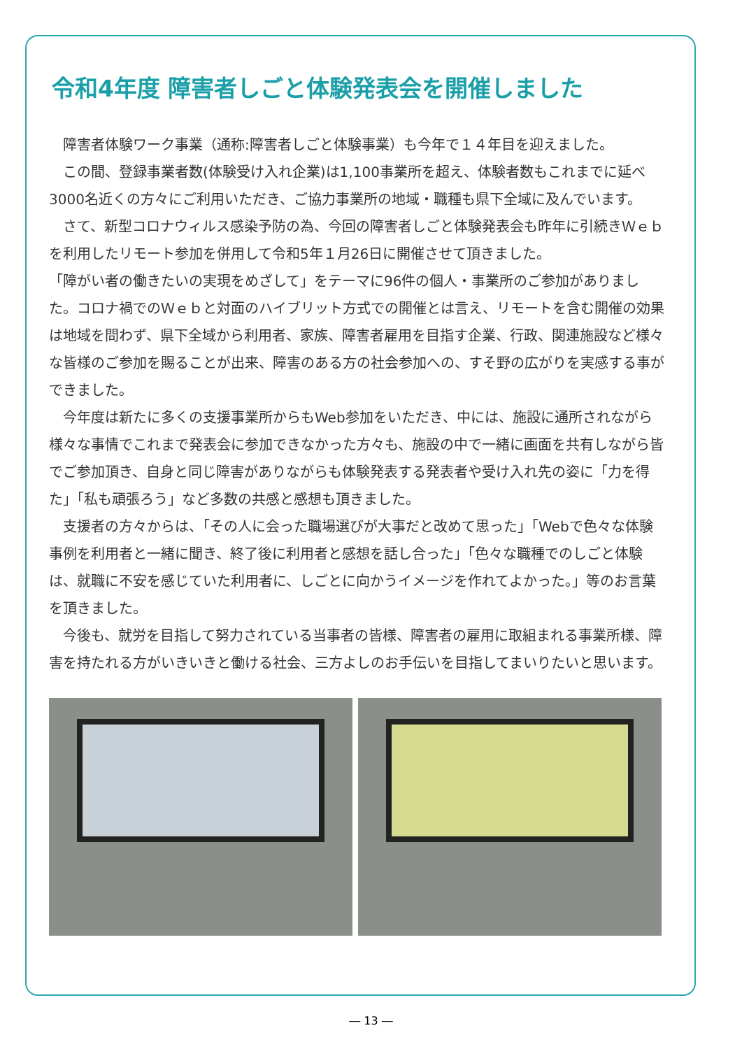令和4年度 障害者しごと体験発表会を開催しました
障害者体験ワーク事業（通称:障害者しごと体験事業）も今年で１４年目を迎えました。
この間、登録事業者数(体験受け入れ企業)は1,100事業所を超え、体験者数もこれまでに延べ3000名近くの方々にご利用いただき、ご協力事業所の地域・職種も県下全域に及んでいます。
さて、新型コロナウィルス感染予防の為、今回の障害者しごと体験発表会も昨年に引続きＷｅｂを利用したリモート参加を併用して令和5年１月26日に開催させて頂きました。
「障がい者の働きたいの実現をめざして」をテーマに96件の個人・事業所のご参加がありました。コロナ禍でのＷｅｂと対面のハイブリット方式での開催とは言え、リモートを含む開催の効果は地域を問わず、県下全域から利用者、家族、障害者雇用を目指す企業、行政、関連施設など様々な皆様のご参加を賜ることが出来、障害のある方の社会参加への、すそ野の広がりを実感する事ができました。
今年度は新たに多くの支援事業所からもWeb参加をいただき、中には、施設に通所されながら様々な事情でこれまで発表会に参加できなかった方々も、施設の中で一緒に画面を共有しながら皆でご参加頂き、自身と同じ障害がありながらも体験発表する発表者や受け入れ先の姿に「力を得た」「私も頑張ろう」など多数の共感と感想も頂きました。
支援者の方々からは、「その人に会った職場選びが大事だと改めて思った」「Webで色々な体験事例を利用者と一緒に聞き、終了後に利用者と感想を話し合った」「色々な職種でのしごと体験は、就職に不安を感じていた利用者に、しごとに向かうイメージを作れてよかった。」等のお言葉を頂きました。
今後も、就労を目指して努力されている当事者の皆様、障害者の雇用に取組まれる事業所様、障害を持たれる方がいきいきと働ける社会、三方よしのお手伝いを目指してまいりたいと思います。
― 13 ―